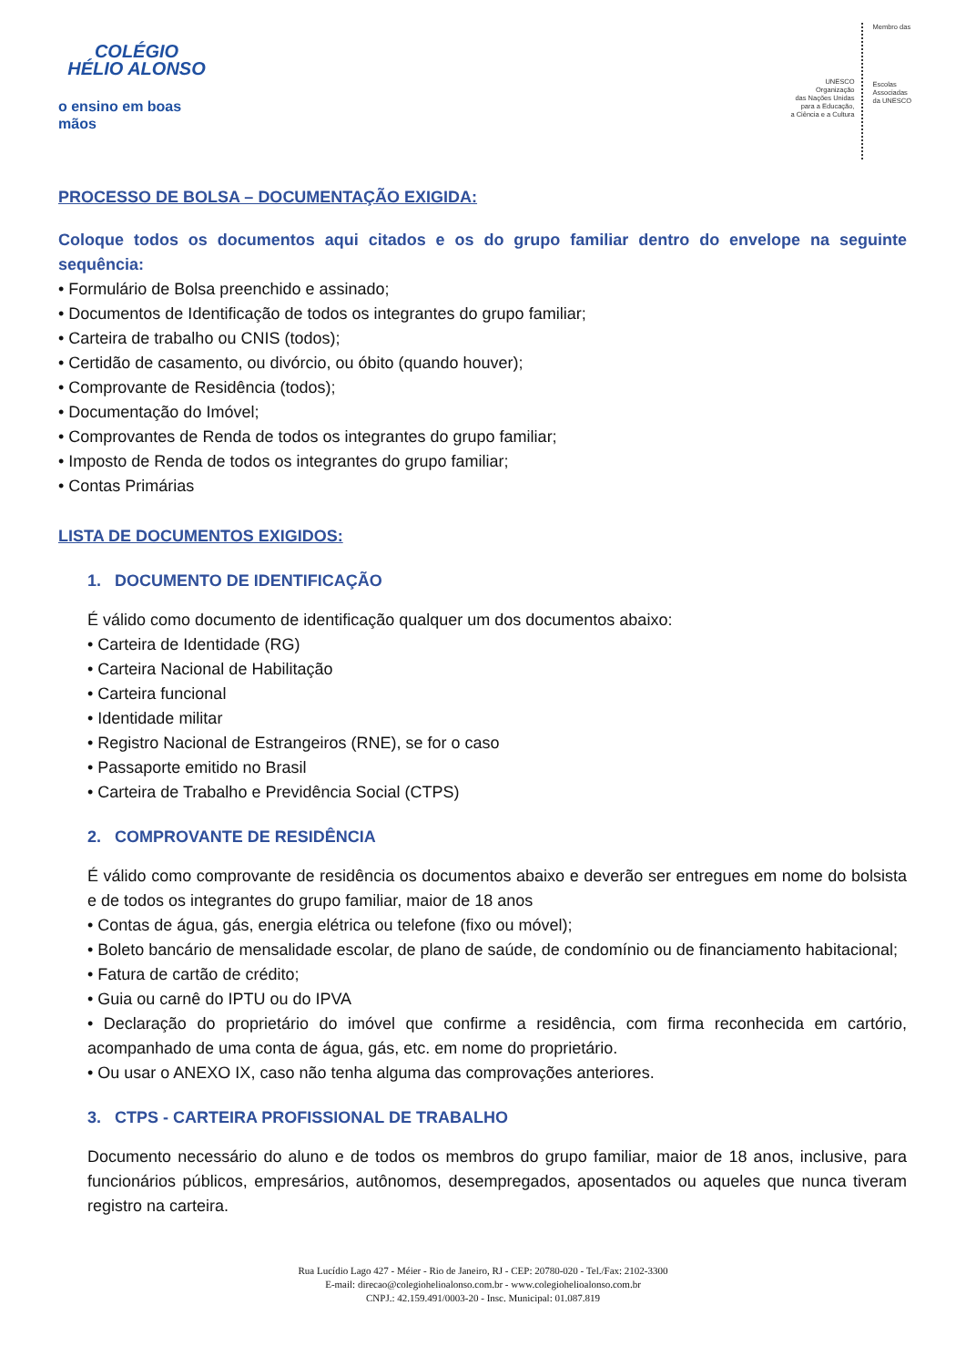COLÉGIO
HÉLIO ALONSO
o ensino em boas mãos
UNESCO
Organização
das Nações Unidas
para a Educação,
a Ciência e a Cultura
Membro das
Escolas
Associadas
da UNESCO
PROCESSO DE BOLSA – DOCUMENTAÇÃO EXIGIDA:
Coloque todos os documentos aqui citados e os do grupo familiar dentro do envelope na seguinte sequência:
• Formulário de Bolsa preenchido e assinado;
• Documentos de Identificação de todos os integrantes do grupo familiar;
• Carteira de trabalho ou CNIS (todos);
• Certidão de casamento, ou divórcio, ou óbito (quando houver);
• Comprovante de Residência (todos);
• Documentação do Imóvel;
• Comprovantes de Renda de todos os integrantes do grupo familiar;
• Imposto de Renda de todos os integrantes do grupo familiar;
• Contas Primárias
LISTA DE DOCUMENTOS EXIGIDOS:
1. DOCUMENTO DE IDENTIFICAÇÃO
É válido como documento de identificação qualquer um dos documentos abaixo:
• Carteira de Identidade (RG)
• Carteira Nacional de Habilitação
• Carteira funcional
• Identidade militar
• Registro Nacional de Estrangeiros (RNE), se for o caso
• Passaporte emitido no Brasil
• Carteira de Trabalho e Previdência Social (CTPS)
2. COMPROVANTE DE RESIDÊNCIA
É válido como comprovante de residência os documentos abaixo e deverão ser entregues em nome do bolsista e de todos os integrantes do grupo familiar, maior de 18 anos
• Contas de água, gás, energia elétrica ou telefone (fixo ou móvel);
• Boleto bancário de mensalidade escolar, de plano de saúde, de condomínio ou de financiamento habitacional;
• Fatura de cartão de crédito;
• Guia ou carnê do IPTU ou do IPVA
• Declaração do proprietário do imóvel que confirme a residência, com firma reconhecida em cartório, acompanhado de uma conta de água, gás, etc. em nome do proprietário.
• Ou usar o ANEXO IX, caso não tenha alguma das comprovações anteriores.
3. CTPS - CARTEIRA PROFISSIONAL DE TRABALHO
Documento necessário do aluno e de todos os membros do grupo familiar, maior de 18 anos, inclusive, para funcionários públicos, empresários, autônomos, desempregados, aposentados ou aqueles que nunca tiveram registro na carteira.
Rua Lucídio Lago 427 - Méier - Rio de Janeiro, RJ - CEP: 20780-020 - Tel./Fax: 2102-3300
E-mail: direcao@colegiohelioalonso.com.br - www.colegiohelioalonso.com.br
CNPJ.: 42.159.491/0003-20 - Insc. Municipal: 01.087.819